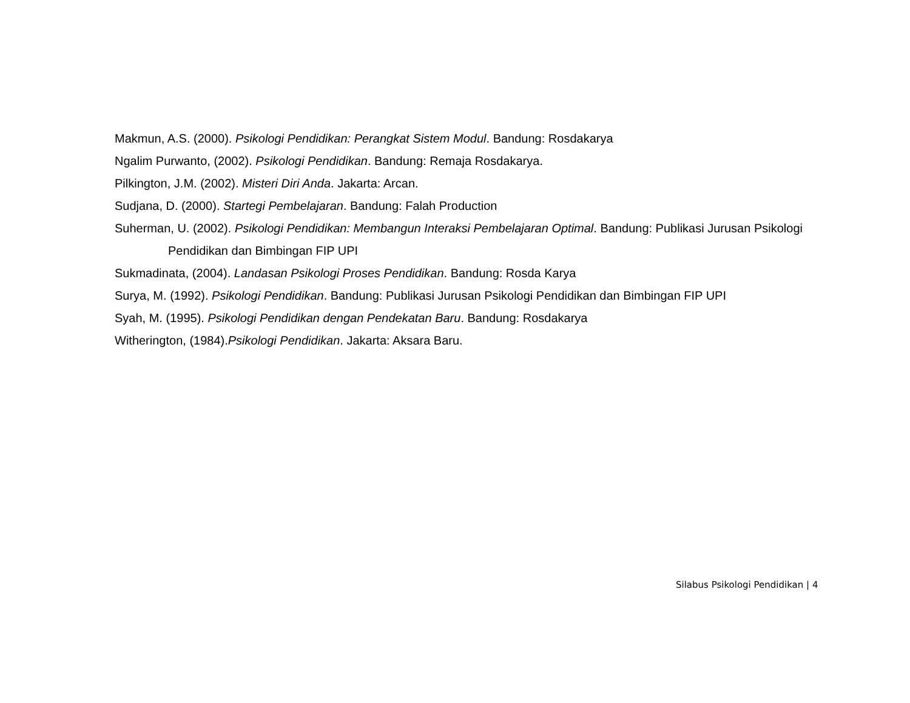Makmun, A.S. (2000). Psikologi Pendidikan: Perangkat Sistem Modul. Bandung: Rosdakarya
Ngalim Purwanto, (2002). Psikologi Pendidikan. Bandung: Remaja Rosdakarya.
Pilkington, J.M. (2002). Misteri Diri Anda. Jakarta: Arcan.
Sudjana, D. (2000). Startegi Pembelajaran. Bandung: Falah Production
Suherman, U. (2002). Psikologi Pendidikan: Membangun Interaksi Pembelajaran Optimal. Bandung: Publikasi Jurusan Psikologi Pendidikan dan Bimbingan FIP UPI
Sukmadinata, (2004). Landasan Psikologi Proses Pendidikan. Bandung: Rosda Karya
Surya, M. (1992). Psikologi Pendidikan. Bandung: Publikasi Jurusan Psikologi Pendidikan dan Bimbingan FIP UPI
Syah, M. (1995). Psikologi Pendidikan dengan Pendekatan Baru. Bandung: Rosdakarya
Witherington, (1984).Psikologi Pendidikan. Jakarta: Aksara Baru.
Silabus Psikologi Pendidikan | 4